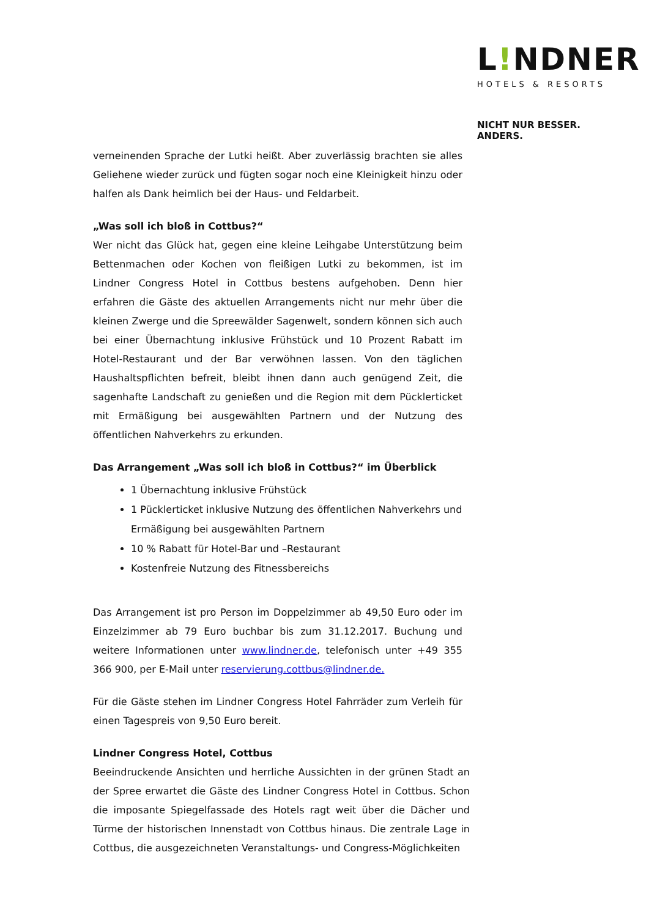L!NDNER
HOTELS & RESORTS
NICHT NUR BESSER. ANDERS.
verneinenden Sprache der Lutki heißt. Aber zuverlässig brachten sie alles Geliehene wieder zurück und fügten sogar noch eine Kleinigkeit hinzu oder halfen als Dank heimlich bei der Haus- und Feldarbeit.
„Was soll ich bloß in Cottbus?“
Wer nicht das Glück hat, gegen eine kleine Leihgabe Unterstützung beim Bettenmachen oder Kochen von fleißigen Lutki zu bekommen, ist im Lindner Congress Hotel in Cottbus bestens aufgehoben. Denn hier erfahren die Gäste des aktuellen Arrangements nicht nur mehr über die kleinen Zwerge und die Spreewälder Sagenwelt, sondern können sich auch bei einer Übernachtung inklusive Frühstück und 10 Prozent Rabatt im Hotel-Restaurant und der Bar verwöhnen lassen. Von den täglichen Haushaltspflichten befreit, bleibt ihnen dann auch genügend Zeit, die sagenhafte Landschaft zu genießen und die Region mit dem Pücklerticket mit Ermäßigung bei ausgewählten Partnern und der Nutzung des öffentlichen Nahverkehrs zu erkunden.
Das Arrangement „Was soll ich bloß in Cottbus?“ im Überblick
1 Übernachtung inklusive Frühstück
1 Pücklerticket inklusive Nutzung des öffentlichen Nahverkehrs und Ermäßigung bei ausgewählten Partnern
10 % Rabatt für Hotel-Bar und –Restaurant
Kostenfreie Nutzung des Fitnessbereichs
Das Arrangement ist pro Person im Doppelzimmer ab 49,50 Euro oder im Einzelzimmer ab 79 Euro buchbar bis zum 31.12.2017. Buchung und weitere Informationen unter www.lindner.de, telefonisch unter +49 355 366 900, per E-Mail unter reservierung.cottbus@lindner.de.
Für die Gäste stehen im Lindner Congress Hotel Fahrräder zum Verleih für einen Tagespreis von 9,50 Euro bereit.
Lindner Congress Hotel, Cottbus
Beeindruckende Ansichten und herrliche Aussichten in der grünen Stadt an der Spree erwartet die Gäste des Lindner Congress Hotel in Cottbus. Schon die imposante Spiegelfassade des Hotels ragt weit über die Dächer und Türme der historischen Innenstadt von Cottbus hinaus. Die zentrale Lage in Cottbus, die ausgezeichneten Veranstaltungs- und Congress-Möglichkeiten